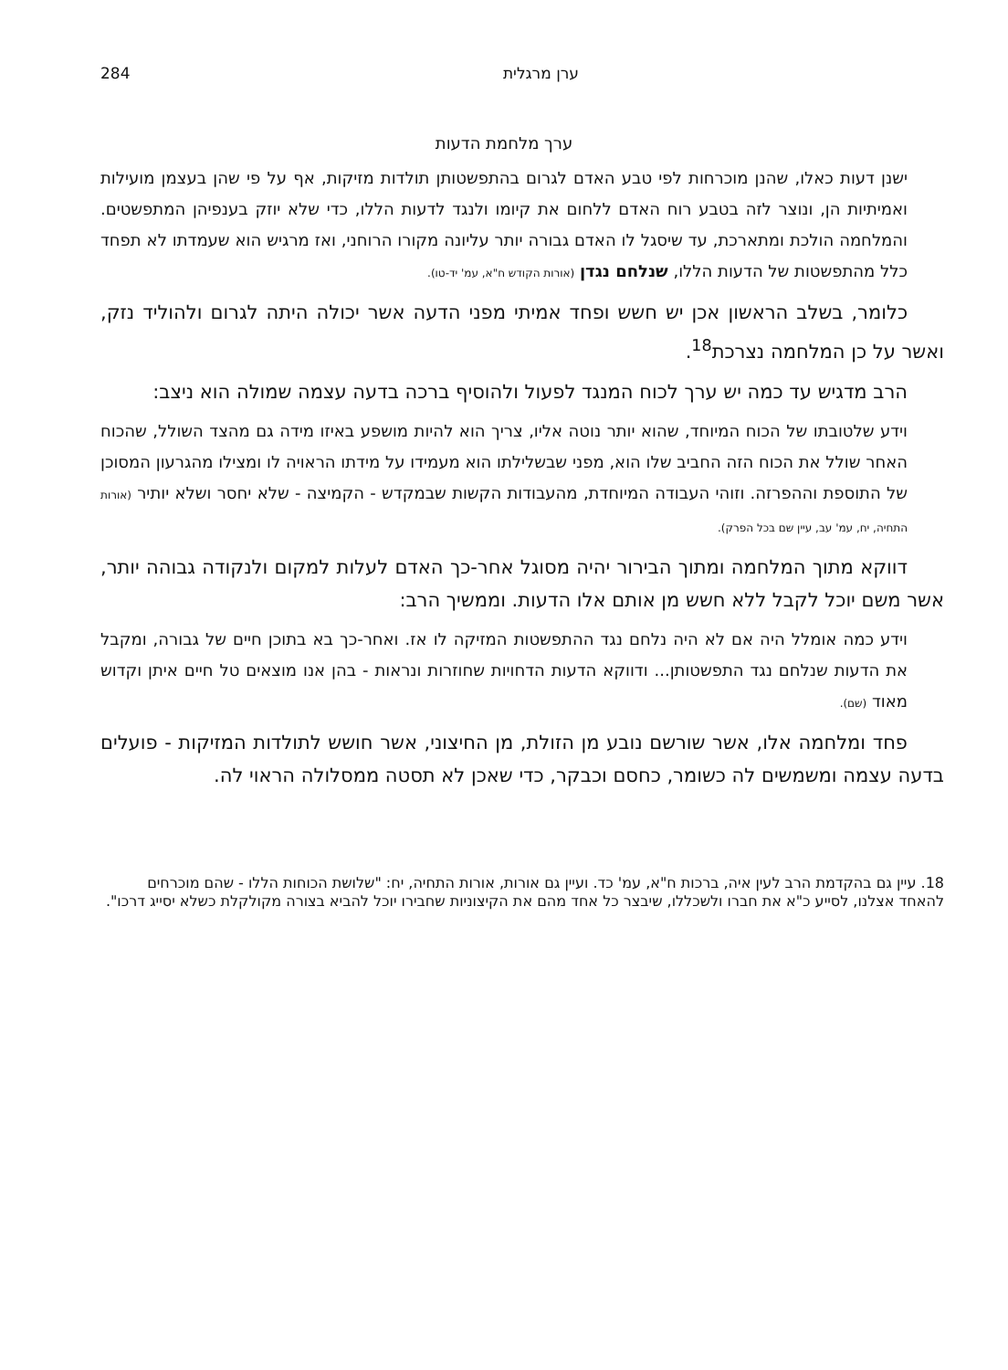ערן מרגלית 284
ערך מלחמת הדעות
ישנן דעות כאלו, שהנן מוכרחות לפי טבע האדם לגרום בהתפשטותן תולדות מזיקות, אף על פי שהן בעצמן מועילות ואמיתיות הן, ונוצר לזה בטבע רוח האדם ללחום את קיומו ולנגד לדעות הללו, כדי שלא יוזק בענפיהן המתפשטים. והמלחמה הולכת ומתארכת, עד שיסגל לו האדם גבורה יותר עליונה מקורו הרוחני, ואז מרגיש הוא שעמדתו לא תפחד כלל מהתפשטות של הדעות הללו, שנלחם נגדן (אורות הקודש ח"א, עמ' יד-טו).
כלומר, בשלב הראשון אכן יש חשש ופחד אמיתי מפני הדעה אשר יכולה היתה לגרום ולהוליד נזק, ואשר על כן המלחמה נצרכת<sup>18</sup>.
הרב מדגיש עד כמה יש ערך לכוח המנגד לפעול ולהוסיף ברכה בדעה עצמה שמולה הוא ניצב:
וידע שלטובתו של הכוח המיוחד, שהוא יותר נוטה אליו, צריך הוא להיות מושפע באיזו מידה גם מהצד השולל, שהכוח האחר שולל את הכוח הזה החביב שלו הוא, מפני שבשלילתו הוא מעמידו על מידתו הראויה לו ומצילו מהגרעון המסוכן של התוספת וההפרזה. וזוהי העבודה המיוחדת, מהעבודות הקשות שבמקדש - הקמיצה - שלא יחסר ושלא יותיר (אורות התחיה, יח, עמ' עב, עיין שם בכל הפרק).
דווקא מתוך המלחמה ומתוך הבירור יהיה מסוגל אחר-כך האדם לעלות למקום ולנקודה גבוהה יותר, אשר משם יוכל לקבל ללא חשש מן אותם אלו הדעות. וממשיך הרב:
וידע כמה אומלל היה אם לא היה נלחם נגד ההתפשטות המזיקה לו אז. ואחר-כך בא בתוכן חיים של גבורה, ומקבל את הדעות שנלחם נגד התפשטותן... ודווקא הדעות הדחויות שחוזרות ונראות - בהן אנו מוצאים טל חיים איתן וקדוש מאוד (שם).
פחד ומלחמה אלו, אשר שורשם נובע מן הזולת, מן החיצוני, אשר חושש לתולדות המזיקות - פועלים בדעה עצמה ומשמשים לה כשומר, כחסם וכבקר, כדי שאכן לא תסטה ממסלולה הראוי לה.
18. עיין גם בהקדמת הרב לעין איה, ברכות ח"א, עמ' כד. ועיין גם אורות, אורות התחיה, יח: "שלושת הכוחות הללו - שהם מוכרחים להאחד אצלנו, לסייע כ"א את חברו ולשכללו, שיבצר כל אחד מהם את הקיצוניות שחבירו יוכל להביא בצורה מקולקלת כשלא יסייג דרכו".